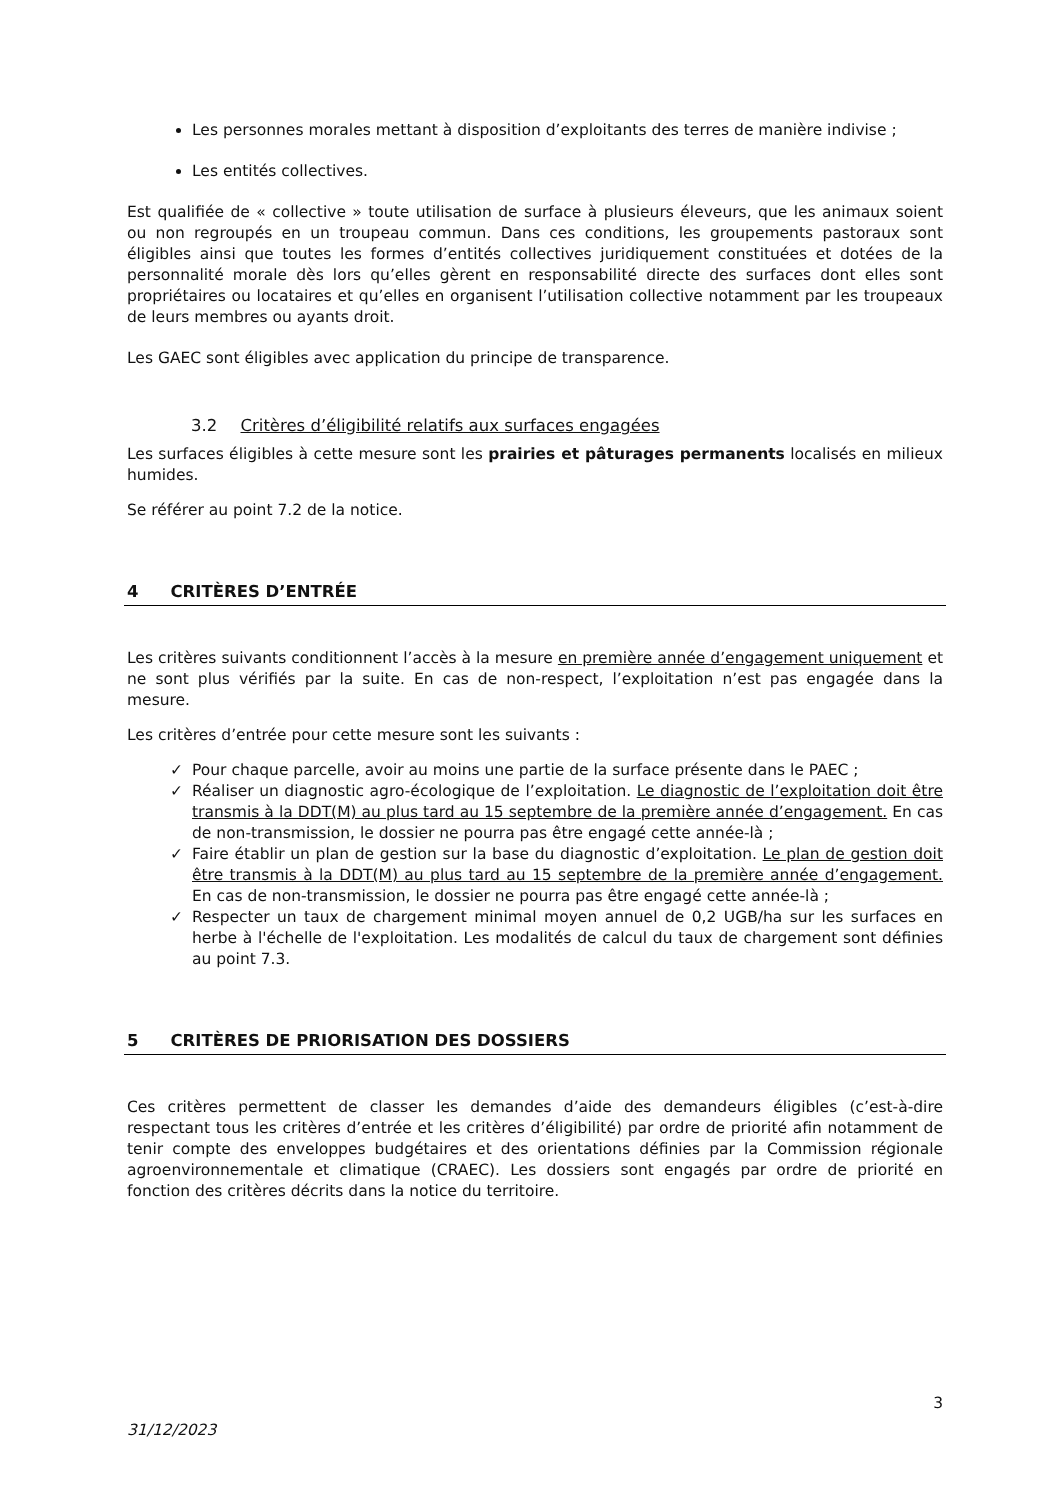Les personnes morales mettant à disposition d’exploitants des terres de manière indivise ;
Les entités collectives.
Est qualifiée de « collective » toute utilisation de surface à plusieurs éleveurs, que les animaux soient ou non regroupés en un troupeau commun. Dans ces conditions, les groupements pastoraux sont éligibles ainsi que toutes les formes d’entités collectives juridiquement constituées et dotées de la personnalité morale dès lors qu’elles gèrent en responsabilité directe des surfaces dont elles sont propriétaires ou locataires et qu’elles en organisent l’utilisation collective notamment par les troupeaux de leurs membres ou ayants droit.
Les GAEC sont éligibles avec application du principe de transparence.
3.2 Critères d’éligibilité relatifs aux surfaces engagées
Les surfaces éligibles à cette mesure sont les prairies et pâturages permanents localisés en milieux humides.
Se référer au point 7.2 de la notice.
4 CRITÈRES D’ENTRÉE
Les critères suivants conditionnent l’accès à la mesure en première année d’engagement uniquement et ne sont plus vérifiés par la suite. En cas de non-respect, l’exploitation n’est pas engagée dans la mesure.
Les critères d’entrée pour cette mesure sont les suivants :
✓ Pour chaque parcelle, avoir au moins une partie de la surface présente dans le PAEC ;
✓ Réaliser un diagnostic agro-écologique de l’exploitation. Le diagnostic de l’exploitation doit être transmis à la DDT(M) au plus tard au 15 septembre de la première année d’engagement. En cas de non-transmission, le dossier ne pourra pas être engagé cette année-là ;
✓ Faire établir un plan de gestion sur la base du diagnostic d’exploitation. Le plan de gestion doit être transmis à la DDT(M) au plus tard au 15 septembre de la première année d’engagement. En cas de non-transmission, le dossier ne pourra pas être engagé cette année-là ;
✓ Respecter un taux de chargement minimal moyen annuel de 0,2 UGB/ha sur les surfaces en herbe à l'échelle de l'exploitation. Les modalités de calcul du taux de chargement sont définies au point 7.3.
5 CRITÈRES DE PRIORISATION DES DOSSIERS
Ces critères permettent de classer les demandes d’aide des demandeurs éligibles (c’est-à-dire respectant tous les critères d’entrée et les critères d’éligibilité) par ordre de priorité afin notamment de tenir compte des enveloppes budgétaires et des orientations définies par la Commission régionale agroenvironnementale et climatique (CRAEC). Les dossiers sont engagés par ordre de priorité en fonction des critères décrits dans la notice du territoire.
3
31/12/2023